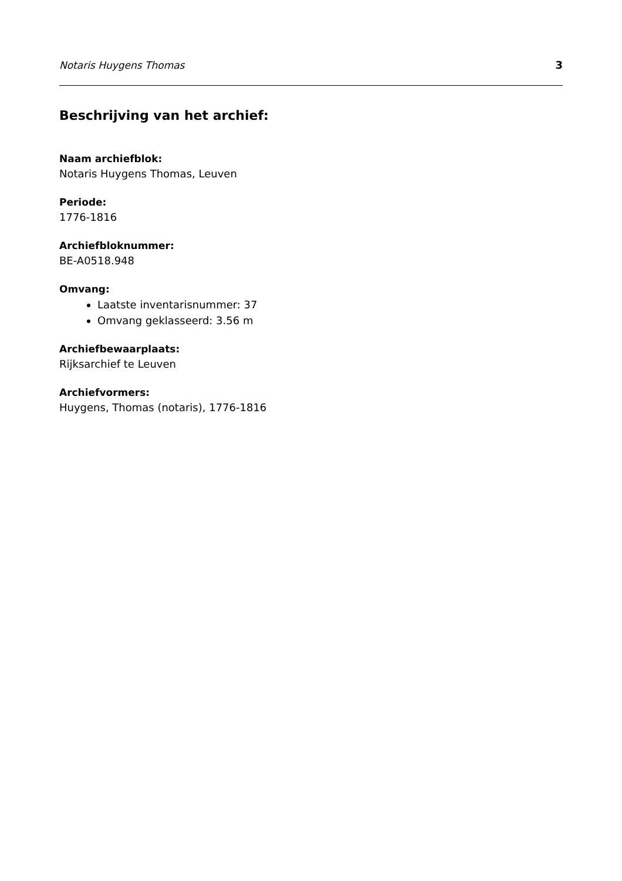Notaris Huygens Thomas 3
Beschrijving van het archief:
Naam archiefblok:
Notaris Huygens Thomas, Leuven
Periode:
1776-1816
Archiefbloknummer:
BE-A0518.948
Omvang:
Laatste inventarisnummer: 37
Omvang geklasseerd: 3.56 m
Archiefbewaarplaats:
Rijksarchief te Leuven
Archiefvormers:
Huygens, Thomas (notaris), 1776-1816